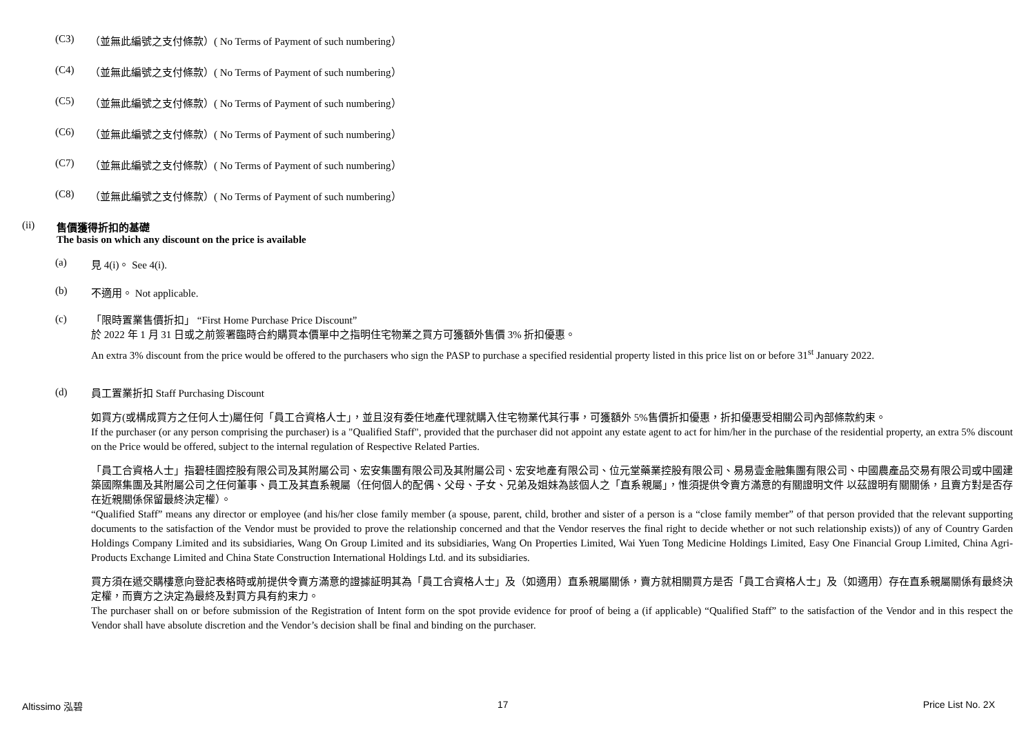(C3) （並無此編號之支付條款）( No Terms of Payment of such numbering）
(C4) （並無此編號之支付條款）( No Terms of Payment of such numbering）
(C5) （並無此編號之支付條款）( No Terms of Payment of such numbering）
(C6) （並無此編號之支付條款）( No Terms of Payment of such numbering）
(C7) （並無此編號之支付條款）( No Terms of Payment of such numbering）
(C8) （並無此編號之支付條款）( No Terms of Payment of such numbering）
(ii) 售價獲得折扣的基礎
The basis on which any discount on the price is available
(a) 見 4(i)。 See 4(i).
(b) 不適用。 Not applicable.
(c)
「限時置業售價折扣」 “First Home Purchase Price Discount”
於 2022 年 1 月 31 日或之前簽署臨時合約購買本價單中之指明住宅物業之買方可獲額外售價 3% 折扣優惠。
An extra 3% discount from the price would be offered to the purchasers who sign the PASP to purchase a specified residential property listed in this price list on or before 31<sup>st</sup> January 2022.
(d)
員工置業折扣 Staff Purchasing Discount
如買方(或構成買方之任何人士)屬任何「員工合資格人士」，並且沒有委任地產代理就購入住宅物業代其行事，可獲額外 5%售價折扣優惠，折扣優惠受相關公司內部條款約束。
If the purchaser (or any person comprising the purchaser) is a "Qualified Staff", provided that the purchaser did not appoint any estate agent to act for him/her in the purchase of the residential property, an extra 5% discount on the Price would be offered, subject to the internal regulation of Respective Related Parties.
「員工合資格人士」指碧桂園控股有限公司及其附屬公司、宏安集團有限公司及其附屬公司、宏安地產有限公司、位元堂藥業控股有限公司、易易壹金融集團有限公司、中國農產品交易有限公司或中國建築國際集團及其附屬公司之任何董事、員工及其直系親屬（任何個人的配偶、父母、子女、兄弟及姐妹為該個人之「直系親屬」，惟須提供令賣方滿意的有關證明文件 以茲證明有關關係，且賣方對是否存在近親關係保留最終決定權）。
“Qualified Staff” means any director or employee (and his/her close family member (a spouse, parent, child, brother and sister of a person is a “close family member” of that person provided that the relevant supporting documents to the satisfaction of the Vendor must be provided to prove the relationship concerned and that the Vendor reserves the final right to decide whether or not such relationship exists)) of any of Country Garden Holdings Company Limited and its subsidiaries, Wang On Group Limited and its subsidiaries, Wang On Properties Limited, Wai Yuen Tong Medicine Holdings Limited, Easy One Financial Group Limited, China Agri-Products Exchange Limited and China State Construction International Holdings Ltd. and its subsidiaries.
買方須在遞交購樓意向登記表格時或前提供令賣方滿意的證據証明其為「員工合資格人士」及（如適用）直系親屬關係，賣方就相關買方是否「員工合資格人士」及（如適用）存在直系親屬關係有最終決定權，而賣方之決定為最終及對買方具有約束力。
The purchaser shall on or before submission of the Registration of Intent form on the spot provide evidence for proof of being a (if applicable) “Qualified Staff” to the satisfaction of the Vendor and in this respect the Vendor shall have absolute discretion and the Vendor’s decision shall be final and binding on the purchaser.
Altissimo 泓碧 17 Price List No. 2X